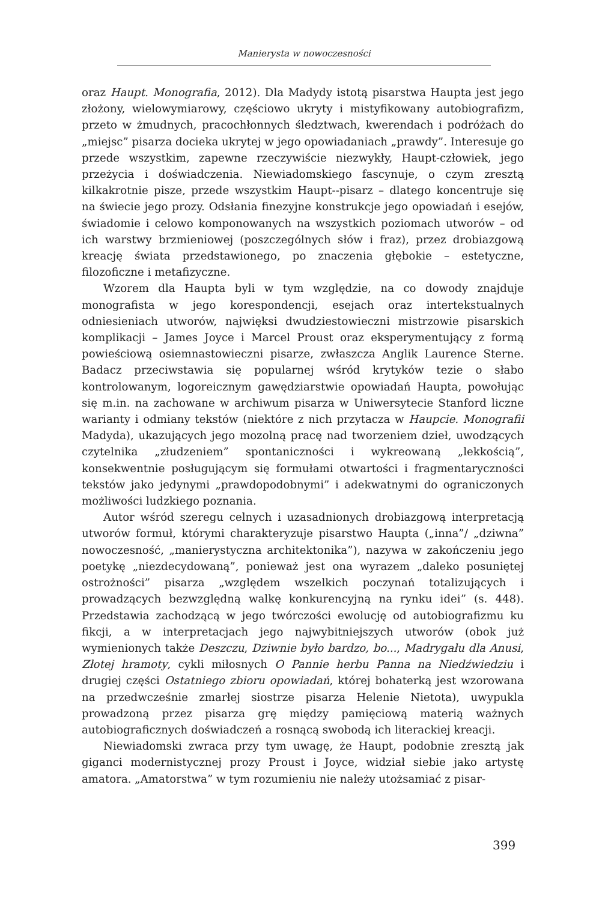Manierysta w nowoczesności
oraz Haupt. Monografia, 2012). Dla Madydy istotą pisarstwa Haupta jest jego złożony, wielowymiarowy, częściowo ukryty i mistyfikowany autobiografizm, przeto w żmudnych, pracochłonnych śledztwach, kwerendach i podróżach do „miejsc” pisarza docieka ukrytej w jego opowiadaniach „prawdy”. Interesuje go przede wszystkim, zapewne rzeczywiście niezwykły, Haupt-człowiek, jego przeżycia i doświadczenia. Niewiadomskiego fascynuje, o czym zresztą kilkakrotnie pisze, przede wszystkim Haupt--pisarz – dlatego koncentruje się na świecie jego prozy. Odsłania finezyjne konstrukcje jego opowiadań i esejów, świadomie i celowo komponowanych na wszystkich poziomach utworów – od ich warstwy brzmieniowej (poszczególnych słów i fraz), przez drobiazgową kreację świata przedstawionego, po znaczenia głębokie – estetyczne, filozoficzne i metafizyczne.
Wzorem dla Haupta byli w tym względzie, na co dowody znajduje monografista w jego korespondencji, esejach oraz intertekstualnych odniesieniach utworów, najwięksi dwudziestowieczni mistrzowie pisarskich komplikacji – James Joyce i Marcel Proust oraz eksperymentujący z formą powieściową osiemnastowieczni pisarze, zwłaszcza Anglik Laurence Sterne. Badacz przeciwstawia się popularnej wśród krytyków tezie o słabo kontrolowanym, logoreicznym gawędziarstwie opowiadań Haupta, powołując się m.in. na zachowane w archiwum pisarza w Uniwersytecie Stanford liczne warianty i odmiany tekstów (niektóre z nich przytacza w Haupcie. Monografii Madyda), ukazujących jego mozolną pracę nad tworzeniem dzieł, uwodzących czytelnika „złudzeniem” spontaniczności i wykreowaną „lekkością”, konsekwentnie posługującym się formułami otwartości i fragmentaryczności tekstów jako jedynymi „prawdopodobnymi” i adekwatnymi do ograniczonych możliwości ludzkiego poznania.
Autor wśród szeregu celnych i uzasadnionych drobiazgową interpretacją utworów formuł, którymi charakteryzuje pisarstwo Haupta („inna”/ „dziwna” nowoczesność, „manierystyczna architektonika”), nazywa w zakończeniu jego poetykę „niezdecydowaną”, ponieważ jest ona wyrazem „daleko posuniętej ostrożności” pisarza „względem wszelkich poczynań totalizujących i prowadzących bezwzględną walkę konkurencyjną na rynku idei” (s. 448). Przedstawia zachodzącą w jego twórczości ewolucję od autobiografizmu ku fikcji, a w interpretacjach jego najwybitniejszych utworów (obok już wymienionych także Deszczu, Dziwnie było bardzo, bo..., Madrygału dla Anusi, Złotej hramoty, cykli miłosnych O Pannie herbu Panna na Niedźwiedziu i drugiej części Ostatniego zbioru opowiadań, której bohaterką jest wzorowana na przedwcześnie zmarłej siostrze pisarza Helenie Nietota), uwypukla prowadzoną przez pisarza grę między pamięciową materią ważnych autobiograficznych doświadczeń a rosnącą swobodą ich literackiej kreacji.
Niewiadomski zwraca przy tym uwagę, że Haupt, podobnie zresztą jak giganci modernistycznej prozy Proust i Joyce, widział siebie jako artystę amatora. „Amatorstwa” w tym rozumieniu nie należy utożsamiać z pisar-
399